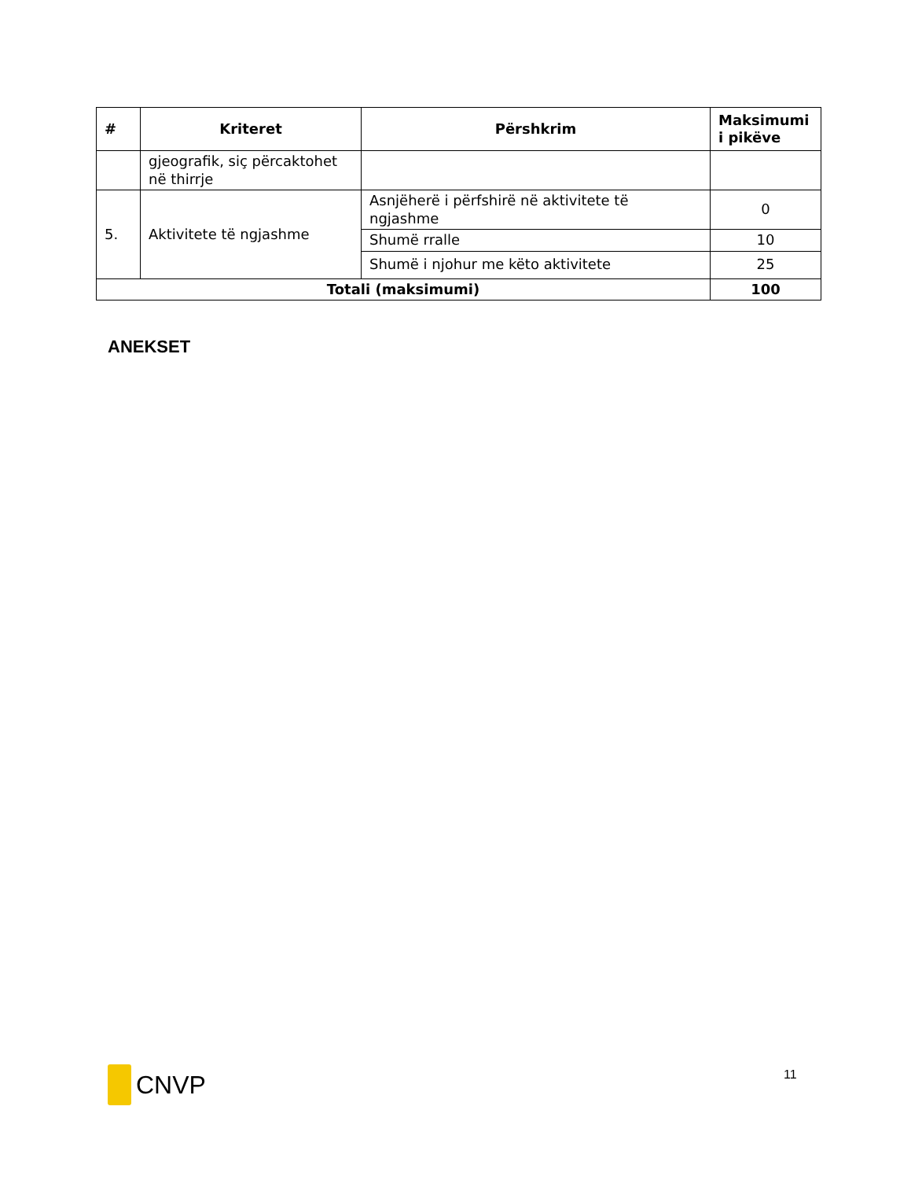| # | Kriteret | Përshkrim | Maksimumi i pikëve |
| --- | --- | --- | --- |
| | gjeografik, siç përcaktohet në thirrje | | |
| 5. | Aktivitete të ngjashme | Asnjëherë i përfshirë në aktivitete të ngjashme | 0 |
| | | Shumë rralle | 10 |
| | | Shumë i njohur me këto aktivitete | 25 |
| Totali (maksimumi) | | | 100 |
ANEKSET
CNVP 11